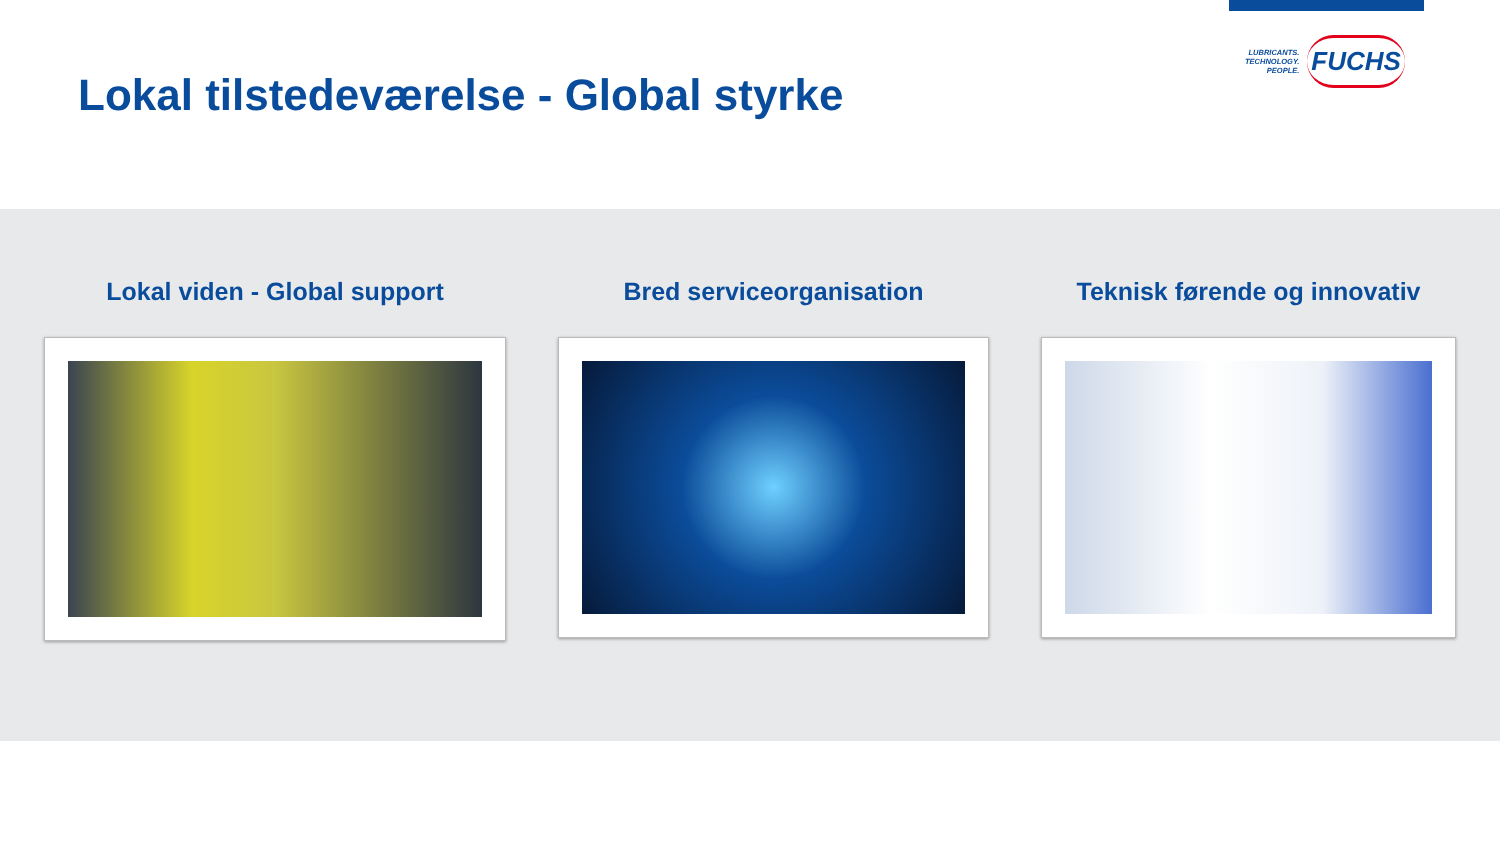Lokal tilstedeværelse - Global styrke
LUBRICANTS.
TECHNOLOGY.
PEOPLE.
FUCHS
Lokal viden - Global support Bred serviceorganisation Teknisk førende og innovativ